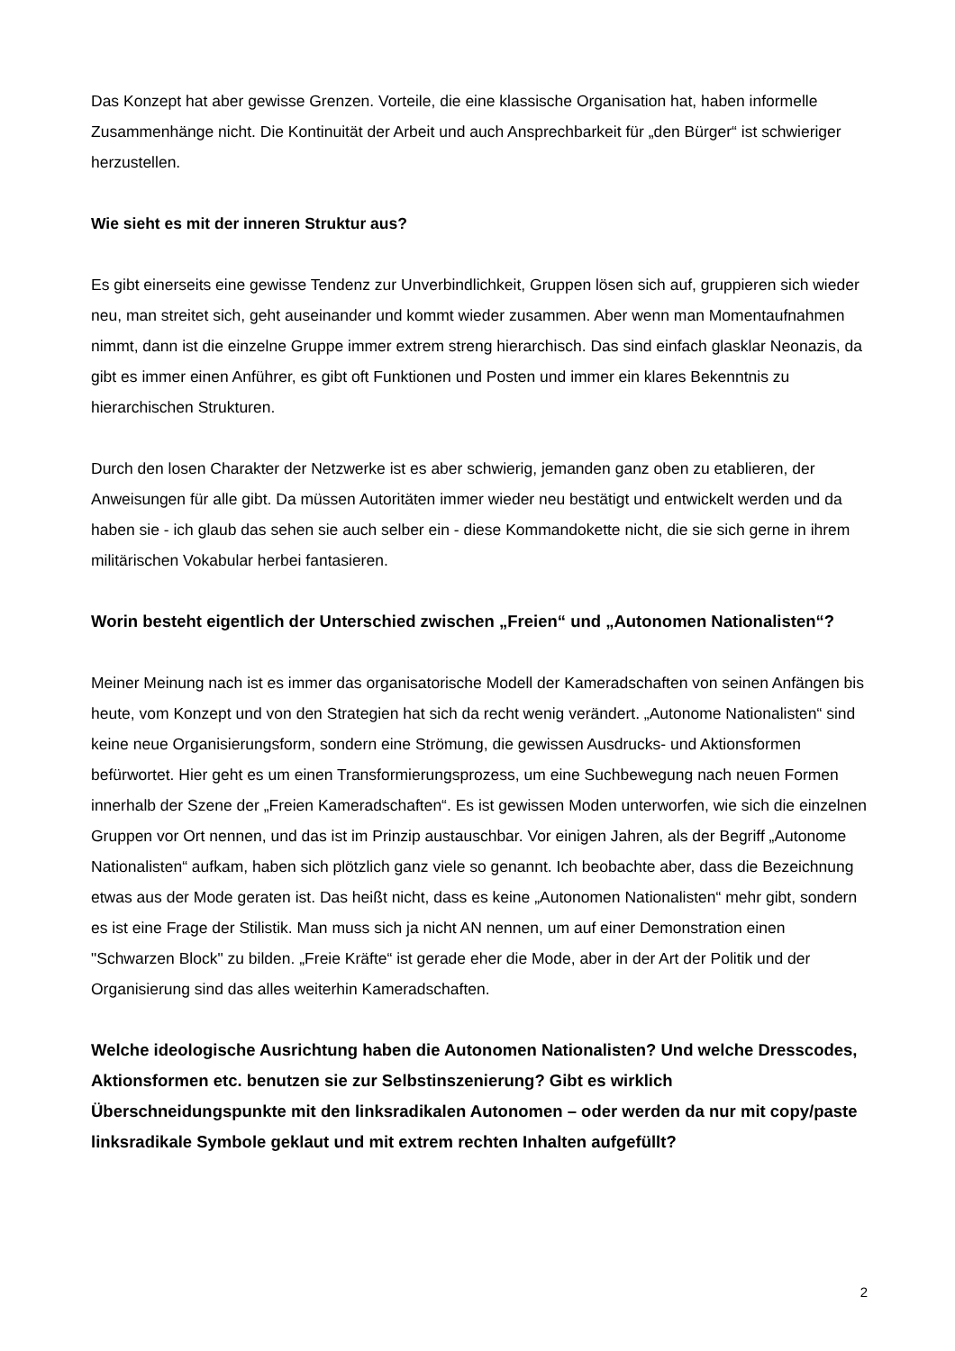Das Konzept hat aber gewisse Grenzen. Vorteile, die eine klassische Organisation hat, haben informelle Zusammenhänge nicht. Die Kontinuität der Arbeit und auch Ansprechbarkeit für „den Bürger“ ist schwieriger herzustellen.
Wie sieht es mit der inneren Struktur aus?
Es gibt einerseits eine gewisse Tendenz zur Unverbindlichkeit, Gruppen lösen sich auf, gruppieren sich wieder neu, man streitet sich, geht auseinander und kommt wieder zusammen. Aber wenn man Momentaufnahmen nimmt, dann ist die einzelne Gruppe immer extrem streng hierarchisch. Das sind einfach glasklar Neonazis, da gibt es immer einen Anführer, es gibt oft Funktionen und Posten und immer ein klares Bekenntnis zu hierarchischen Strukturen.
Durch den losen Charakter der Netzwerke ist es aber schwierig, jemanden ganz oben zu etablieren, der Anweisungen für alle gibt. Da müssen Autoritäten immer wieder neu bestätigt und entwickelt werden und da haben sie - ich glaub das sehen sie auch selber ein - diese Kommandokette nicht, die sie sich gerne in ihrem militärischen Vokabular herbei fantasieren.
Worin besteht eigentlich der Unterschied zwischen „Freien“ und „Autonomen Nationalisten“?
Meiner Meinung nach ist es immer das organisatorische Modell der Kameradschaften von seinen Anfängen bis heute, vom Konzept und von den Strategien hat sich da recht wenig verändert. „Autonome Nationalisten“ sind keine neue Organisierungsform, sondern eine Strömung, die gewissen Ausdrucks- und Aktionsformen befürwortet. Hier geht es um einen Transformierungsprozess, um eine Suchbewegung nach neuen Formen innerhalb der Szene der „Freien Kameradschaften“. Es ist gewissen Moden unterworfen, wie sich die einzelnen Gruppen vor Ort nennen, und das ist im Prinzip austauschbar. Vor einigen Jahren, als der Begriff „Autonome Nationalisten“ aufkam, haben sich plötzlich ganz viele so genannt. Ich beobachte aber, dass die Bezeichnung etwas aus der Mode geraten ist. Das heißt nicht, dass es keine „Autonomen Nationalisten“ mehr gibt, sondern es ist eine Frage der Stilistik. Man muss sich ja nicht AN nennen, um auf einer Demonstration einen "Schwarzen Block" zu bilden. „Freie Kräfte“ ist gerade eher die Mode, aber in der Art der Politik und der Organisierung sind das alles weiterhin Kameradschaften.
Welche ideologische Ausrichtung haben die Autonomen Nationalisten? Und welche Dresscodes, Aktionsformen etc. benutzen sie zur Selbstinszenierung? Gibt es wirklich Überschneidungspunkte mit den linksradikalen Autonomen – oder werden da nur mit copy/paste linksradikale Symbole geklaut und mit extrem rechten Inhalten aufgefüllt?
2